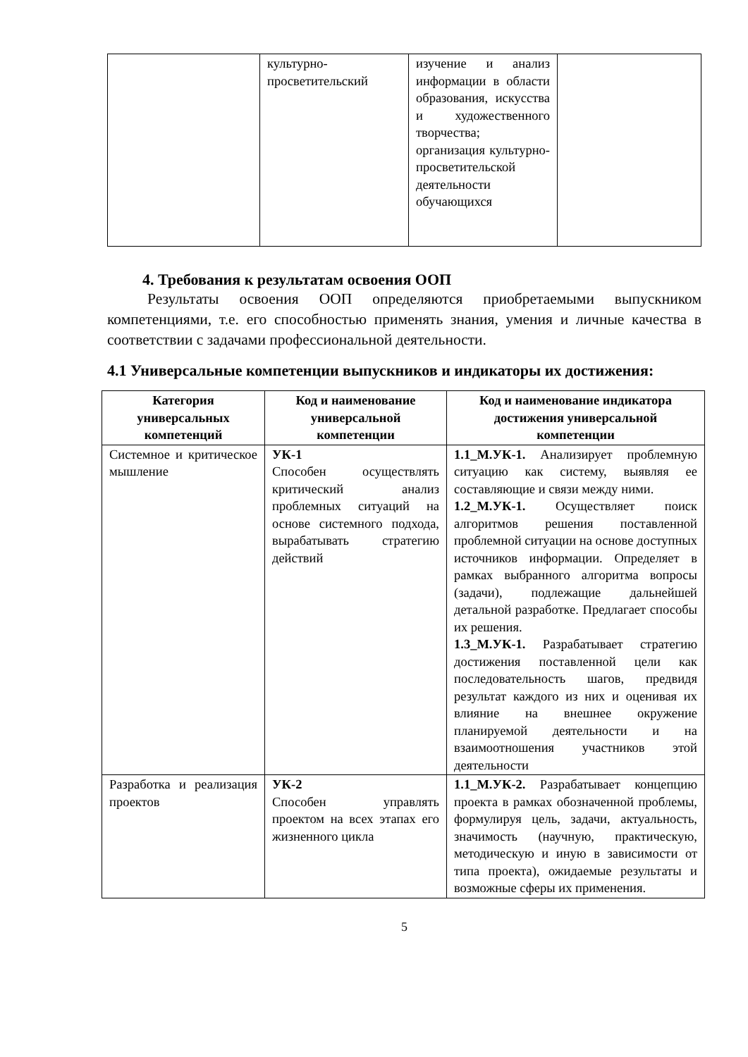| | культурно-просветительский | изучение и анализ информации в области образования, искусства и художественного творчества; организация культурно-просветительской деятельности обучающихся | |
4. Требования к результатам освоения ООП
Результаты освоения ООП определяются приобретаемыми выпускником компетенциями, т.е. его способностью применять знания, умения и личные качества в соответствии с задачами профессиональной деятельности.
4.1 Универсальные компетенции выпускников и индикаторы их достижения:
| Категория универсальных компетенций | Код и наименование универсальной компетенции | Код и наименование индикатора достижения универсальной компетенции |
| --- | --- | --- |
| Системное и критическое мышление | УК-1 Способен осуществлять критический анализ проблемных ситуаций на основе системного подхода, вырабатывать стратегию действий | 1.1_М.УК-1. Анализирует проблемную ситуацию как систему, выявляя ее составляющие и связи между ними. 1.2_М.УК-1. Осуществляет поиск алгоритмов решения поставленной проблемной ситуации на основе доступных источников информации. Определяет в рамках выбранного алгоритма вопросы (задачи), подлежащие дальнейшей детальной разработке. Предлагает способы их решения. 1.3_М.УК-1. Разрабатывает стратегию достижения поставленной цели как последовательность шагов, предвидя результат каждого из них и оценивая их влияние на внешнее окружение планируемой деятельности и на взаимоотношения участников этой деятельности |
| Разработка и реализация проектов | УК-2 Способен управлять проектом на всех этапах его жизненного цикла | 1.1_М.УК-2. Разрабатывает концепцию проекта в рамках обозначенной проблемы, формулируя цель, задачи, актуальность, значимость (научную, практическую, методическую и иную в зависимости от типа проекта), ожидаемые результаты и возможные сферы их применения. |
5